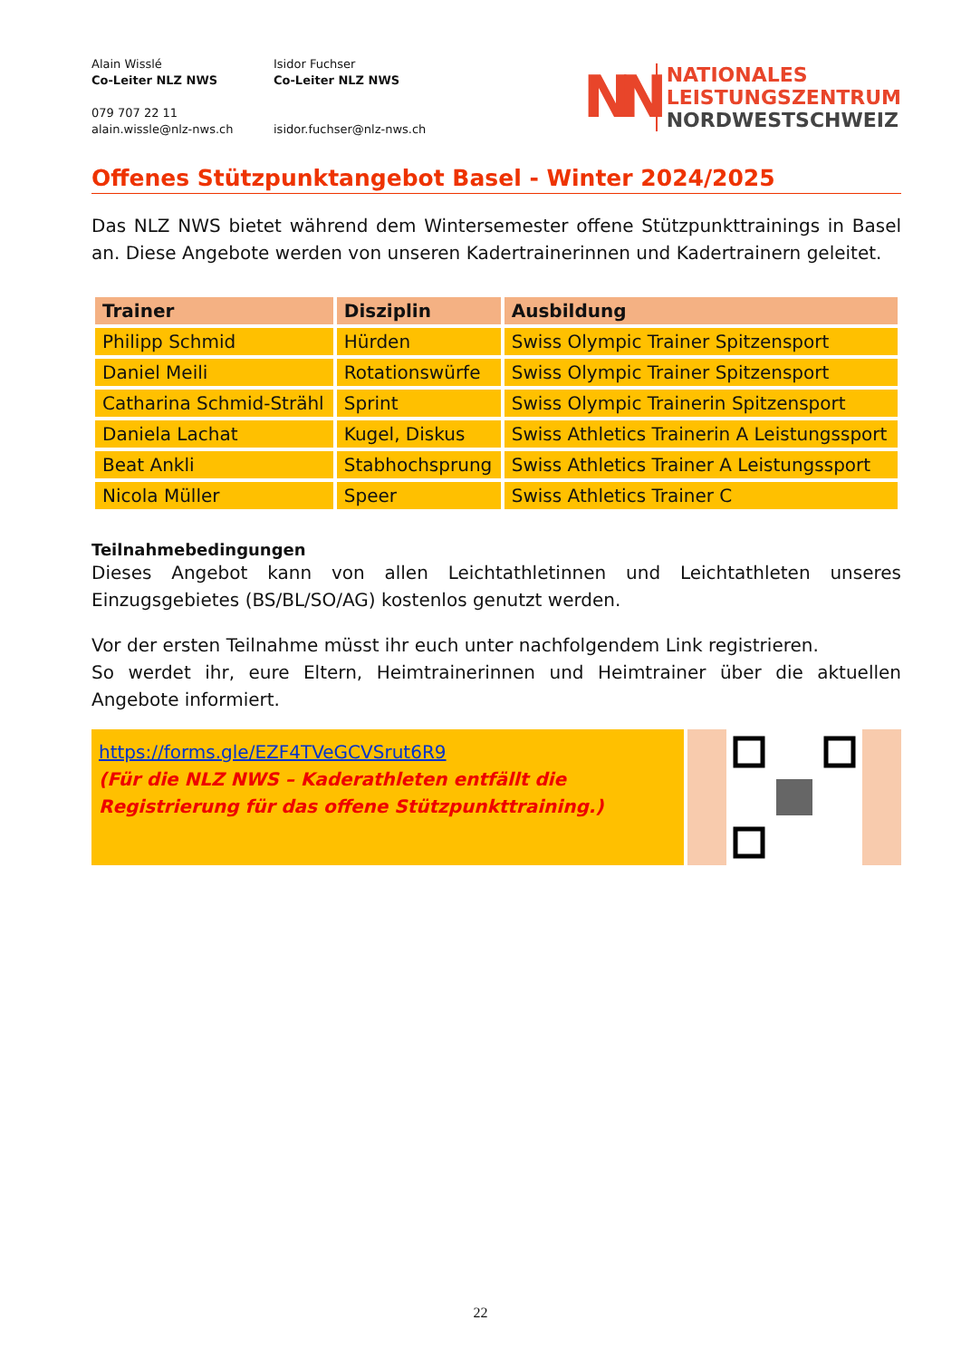Alain Wisslé
Co-Leiter NLZ NWS
079 707 22 11
alain.wissle@nlz-nws.ch
Isidor Fuchser
Co-Leiter NLZ NWS
isidor.fuchser@nlz-nws.ch
NN
NATIONALES
LEISTUNGSZENTRUM
NORDWESTSCHWEIZ
Offenes Stützpunktangebot Basel - Winter 2024/2025
Das NLZ NWS bietet während dem Wintersemester offene Stützpunkttrainings in Basel an. Diese Angebote werden von unseren Kadertrainerinnen und Kadertrainern geleitet.
| Trainer | Disziplin | Ausbildung |
| --- | --- | --- |
| Philipp Schmid | Hürden | Swiss Olympic Trainer Spitzensport |
| Daniel Meili | Rotationswürfe | Swiss Olympic Trainer Spitzensport |
| Catharina Schmid-Strähl | Sprint | Swiss Olympic Trainerin Spitzensport |
| Daniela Lachat | Kugel, Diskus | Swiss Athletics Trainerin A Leistungssport |
| Beat Ankli | Stabhochsprung | Swiss Athletics Trainer A Leistungssport |
| Nicola Müller | Speer | Swiss Athletics Trainer C |
Teilnahmebedingungen
Dieses Angebot kann von allen Leichtathletinnen und Leichtathleten unseres Einzugsgebietes (BS/BL/SO/AG) kostenlos genutzt werden.
Vor der ersten Teilnahme müsst ihr euch unter nachfolgendem Link registrieren.
So werdet ihr, eure Eltern, Heimtrainerinnen und Heimtrainer über die aktuellen Angebote informiert.
https://forms.gle/EZF4TVeGCVSrut6R9
(Für die NLZ NWS – Kaderathleten entfällt die Registrierung für das offene Stützpunkttraining.)
22